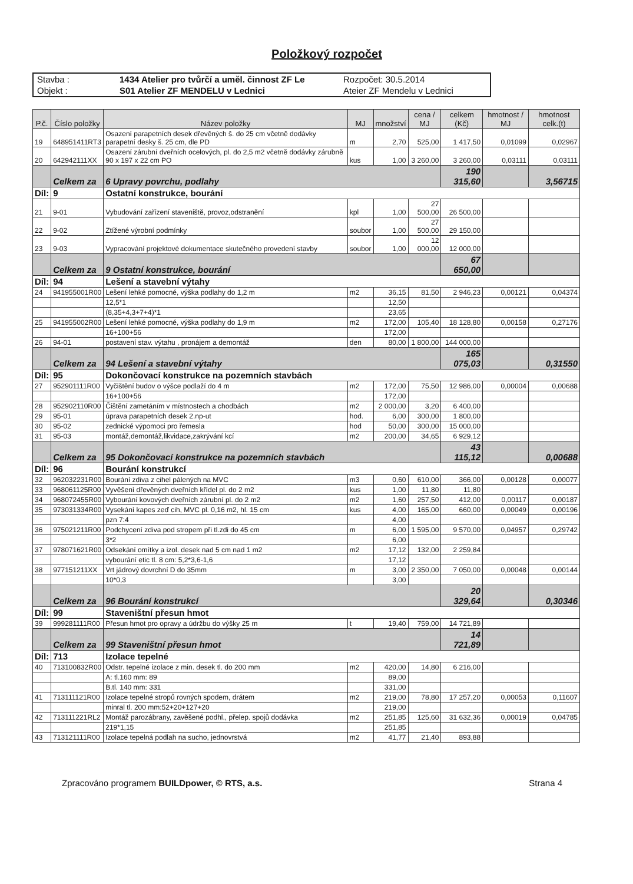Položkový rozpočet
Stavba :
1434 Atelier pro tvůrčí a uměl. činnost ZF Le
Rozpočet: 30.5.2014
Objekt :
S01 Atelier ZF MENDELU v Lednici
Ateier ZF Mendelu v Lednici
| P.č. | Číslo položky | Název položky | MJ | množství | cena / MJ | celkem (Kč) | hmotnost / MJ | hmotnost celk.(t) |
| --- | --- | --- | --- | --- | --- | --- | --- | --- |
| 19 | 648951411RT3 | Osazení parapetních desek dřevěných š. do 25 cm včetně dodávky parapetní desky š. 25 cm, dle PD | m | 2,70 | 525,00 | 1 417,50 | 0,01099 | 0,02967 |
| 20 | 642942111XX | Osazení zárubní dveřních ocelových, pl. do 2,5 m2 včetně dodávky zárubně 90 x 197 x 22 cm PO | kus | 1,00 | 3 260,00 | 3 260,00 | 0,03111 | 0,03111 |
| | Celkem za | 6 Upravy povrchu, podlahy | | | | 190 315,60 | | 3,56715 |
| Díl: | 9 | Ostatní konstrukce, bourání | | | | | | |
| 21 | 9-01 | Vybudování zařízení staveniště, provoz,odstranění | kpl | 1,00 | 27 500,00 | 26 500,00 | | |
| 22 | 9-02 | Ztížené výrobní podmínky | soubor | 1,00 | 27 500,00 | 29 150,00 | | |
| 23 | 9-03 | Vypracování projektové dokumentace skutečného provedení stavby | soubor | 1,00 | 12 000,00 | 12 000,00 | | |
| | Celkem za | 9 Ostatní konstrukce, bourání | | | | 67 650,00 | | |
| Díl: | 94 | Lešení a stavební výtahy | | | | | | |
| 24 | 941955001R00 | Lešení lehké pomocné, výška podlahy do 1,2 m | m2 | 36,15 | 81,50 | 2 946,23 | 0,00121 | 0,04374 |
| | | 12,5*1 | | 12,50 | | | | |
| | | (8,35+4,3+7+4)*1 | | 23,65 | | | | |
| 25 | 941955002R00 | Lešení lehké pomocné, výška podlahy do 1,9 m | m2 | 172,00 | 105,40 | 18 128,80 | 0,00158 | 0,27176 |
| | | 16+100+56 | | 172,00 | | | | |
| 26 | 94-01 | postavení stav. výtahu , pronájem a demontáž | den | 80,00 | 1 800,00 | 144 000,00 | | |
| | Celkem za | 94 Lešení a stavební výtahy | | | | 165 075,03 | | 0,31550 |
| Díl: | 95 | Dokončovací konstrukce na pozemních stavbách | | | | | | |
| 27 | 952901111R00 | Vyčištění budov o výšce podlaží do 4 m | m2 | 172,00 | 75,50 | 12 986,00 | 0,00004 | 0,00688 |
| | | 16+100+56 | | 172,00 | | | | |
| 28 | 952902110R00 | Čištění zametáním v místnostech a chodbách | m2 | 2 000,00 | 3,20 | 6 400,00 | | |
| 29 | 95-01 | úprava parapetních desek 2.np-ut | hod. | 6,00 | 300,00 | 1 800,00 | | |
| 30 | 95-02 | zednické výpomoci pro řemesla | hod | 50,00 | 300,00 | 15 000,00 | | |
| 31 | 95-03 | montáž,demontáž,likvidace,zakrývání kcí | m2 | 200,00 | 34,65 | 6 929,12 | | |
| | Celkem za | 95 Dokončovací konstrukce na pozemních stavbách | | | | 43 115,12 | | 0,00688 |
| Díl: | 96 | Bourání konstrukcí | | | | | | |
| 32 | 962032231R00 | Bourání zdiva z cihel pálených na MVC | m3 | 0,60 | 610,00 | 366,00 | 0,00128 | 0,00077 |
| 33 | 968061125R00 | Vyvěšení dřevěných dveřních křídel pl. do 2 m2 | kus | 1,00 | 11,80 | 11,80 | | |
| 34 | 968072455R00 | Vybourání kovových dveřních zárubní pl. do 2 m2 | m2 | 1,60 | 257,50 | 412,00 | 0,00117 | 0,00187 |
| 35 | 973031334R00 | Vysekání kapes zeď cih, MVC pl. 0,16 m2, hl. 15 cm | kus | 4,00 | 165,00 | 660,00 | 0,00049 | 0,00196 |
| | | pzn 7:4 | | 4,00 | | | | |
| 36 | 975021211R00 | Podchycení zdiva pod stropem při tl.zdi do 45 cm | m | 6,00 | 1 595,00 | 9 570,00 | 0,04957 | 0,29742 |
| | | 3*2 | | 6,00 | | | | |
| 37 | 978071621R00 | Odsekání omítky a izol. desek nad 5 cm nad 1 m2 | m2 | 17,12 | 132,00 | 2 259,84 | | |
| | | vybourání etic tl. 8 cm: 5,2*3,6-1,6 | | 17,12 | | | | |
| 38 | 977151211XX | Vrt jádrový dovrchní D do 35mm | m | 3,00 | 2 350,00 | 7 050,00 | 0,00048 | 0,00144 |
| | | 10*0,3 | | 3,00 | | | | |
| | Celkem za | 96 Bourání konstrukcí | | | | 20 329,64 | | 0,30346 |
| Díl: | 99 | Staveništní přesun hmot | | | | | | |
| 39 | 999281111R00 | Přesun hmot pro opravy a údržbu do výšky 25 m | t | 19,40 | 759,00 | 14 721,89 | | |
| | Celkem za | 99 Staveništní přesun hmot | | | | 14 721,89 | | |
| Díl: | 713 | Izolace tepelné | | | | | | |
| 40 | 713100832R00 | Odstr. tepelné izolace z min. desek tl. do 200 mm | m2 | 420,00 | 14,80 | 6 216,00 | | |
| | | A: tl.160 mm: 89 | | 89,00 | | | | |
| | | B.tl. 140 mm: 331 | | 331,00 | | | | |
| 41 | 713111121R00 | Izolace tepelné stropů rovných spodem, drátem | m2 | 219,00 | 78,80 | 17 257,20 | 0,00053 | 0,11607 |
| | | minral tl. 200 mm:52+20+127+20 | | 219,00 | | | | |
| 42 | 713111221RL2 | Montáž parozábrany, zavěšené podhl., přelep. spojů dodávka | m2 | 251,85 | 125,60 | 31 632,36 | 0,00019 | 0,04785 |
| | | 219*1,15 | | 251,85 | | | | |
| 43 | 713121111R00 | Izolace tepelná podlah na sucho, jednovrstvá | m2 | 41,77 | 21,40 | 893,88 | | |
Zpracováno programem BUILDpower, © RTS, a.s. Strana 4